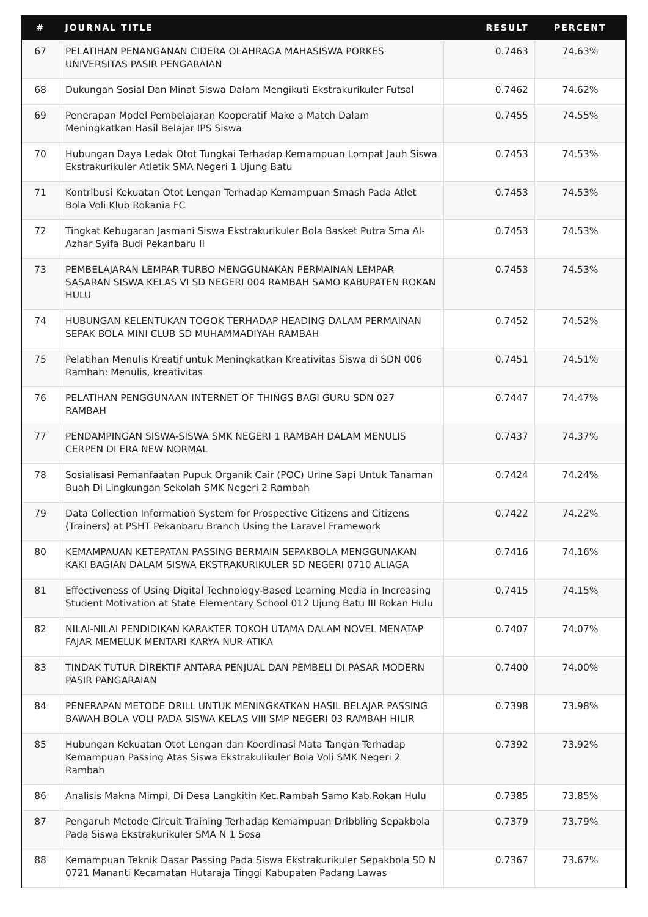| # | JOURNAL TITLE | RESULT | PERCENT |
| --- | --- | --- | --- |
| 67 | PELATIHAN PENANGANAN CIDERA OLAHRAGA MAHASISWA PORKES UNIVERSITAS PASIR PENGARAIAN | 0.7463 | 74.63% |
| 68 | Dukungan Sosial Dan Minat Siswa Dalam Mengikuti Ekstrakurikuler Futsal | 0.7462 | 74.62% |
| 69 | Penerapan Model Pembelajaran Kooperatif Make a Match Dalam Meningkatkan Hasil Belajar IPS Siswa | 0.7455 | 74.55% |
| 70 | Hubungan Daya Ledak Otot Tungkai Terhadap Kemampuan Lompat Jauh Siswa Ekstrakurikuler Atletik SMA Negeri 1 Ujung Batu | 0.7453 | 74.53% |
| 71 | Kontribusi Kekuatan Otot Lengan Terhadap Kemampuan Smash Pada Atlet Bola Voli Klub Rokania FC | 0.7453 | 74.53% |
| 72 | Tingkat Kebugaran Jasmani Siswa Ekstrakurikuler Bola Basket Putra Sma Al-Azhar Syifa Budi Pekanbaru II | 0.7453 | 74.53% |
| 73 | PEMBELAJARAN LEMPAR TURBO MENGGUNAKAN PERMAINAN LEMPAR SASARAN SISWA KELAS VI SD NEGERI 004 RAMBAH SAMO KABUPATEN ROKAN HULU | 0.7453 | 74.53% |
| 74 | HUBUNGAN KELENTUKAN TOGOK TERHADAP HEADING DALAM PERMAINAN SEPAK BOLA MINI CLUB SD MUHAMMADIYAH RAMBAH | 0.7452 | 74.52% |
| 75 | Pelatihan Menulis Kreatif untuk Meningkatkan Kreativitas Siswa di SDN 006 Rambah: Menulis, kreativitas | 0.7451 | 74.51% |
| 76 | PELATIHAN PENGGUNAAN INTERNET OF THINGS BAGI GURU SDN 027 RAMBAH | 0.7447 | 74.47% |
| 77 | PENDAMPINGAN SISWA-SISWA SMK NEGERI 1 RAMBAH DALAM MENULIS CERPEN DI ERA NEW NORMAL | 0.7437 | 74.37% |
| 78 | Sosialisasi Pemanfaatan Pupuk Organik Cair (POC) Urine Sapi Untuk Tanaman Buah Di Lingkungan Sekolah SMK Negeri 2 Rambah | 0.7424 | 74.24% |
| 79 | Data Collection Information System for Prospective Citizens and Citizens (Trainers) at PSHT Pekanbaru Branch Using the Laravel Framework | 0.7422 | 74.22% |
| 80 | KEMAMPAUAN KETEPATAN PASSING BERMAIN SEPAKBOLA MENGGUNAKAN KAKI BAGIAN DALAM SISWA EKSTRAKURIKULER SD NEGERI 0710 ALIAGA | 0.7416 | 74.16% |
| 81 | Effectiveness of Using Digital Technology-Based Learning Media in Increasing Student Motivation at State Elementary School 012 Ujung Batu III Rokan Hulu | 0.7415 | 74.15% |
| 82 | NILAI-NILAI PENDIDIKAN KARAKTER TOKOH UTAMA DALAM NOVEL MENATAP FAJAR MEMELUK MENTARI KARYA NUR ATIKA | 0.7407 | 74.07% |
| 83 | TINDAK TUTUR DIREKTIF ANTARA PENJUAL DAN PEMBELI DI PASAR MODERN PASIR PANGARAIAN | 0.7400 | 74.00% |
| 84 | PENERAPAN METODE DRILL UNTUK MENINGKATKAN HASIL BELAJAR PASSING BAWAH BOLA VOLI PADA SISWA KELAS VIII SMP NEGERI 03 RAMBAH HILIR | 0.7398 | 73.98% |
| 85 | Hubungan Kekuatan Otot Lengan dan Koordinasi Mata Tangan Terhadap Kemampuan Passing Atas Siswa Ekstrakulikuler Bola Voli SMK Negeri 2 Rambah | 0.7392 | 73.92% |
| 86 | Analisis Makna Mimpi, Di Desa Langkitin Kec.Rambah Samo Kab.Rokan Hulu | 0.7385 | 73.85% |
| 87 | Pengaruh Metode Circuit Training Terhadap Kemampuan Dribbling Sepakbola Pada Siswa Ekstrakurikuler SMA N 1 Sosa | 0.7379 | 73.79% |
| 88 | Kemampuan Teknik Dasar Passing Pada Siswa Ekstrakurikuler Sepakbola SD N 0721 Mananti Kecamatan Hutaraja Tinggi Kabupaten Padang Lawas | 0.7367 | 73.67% |